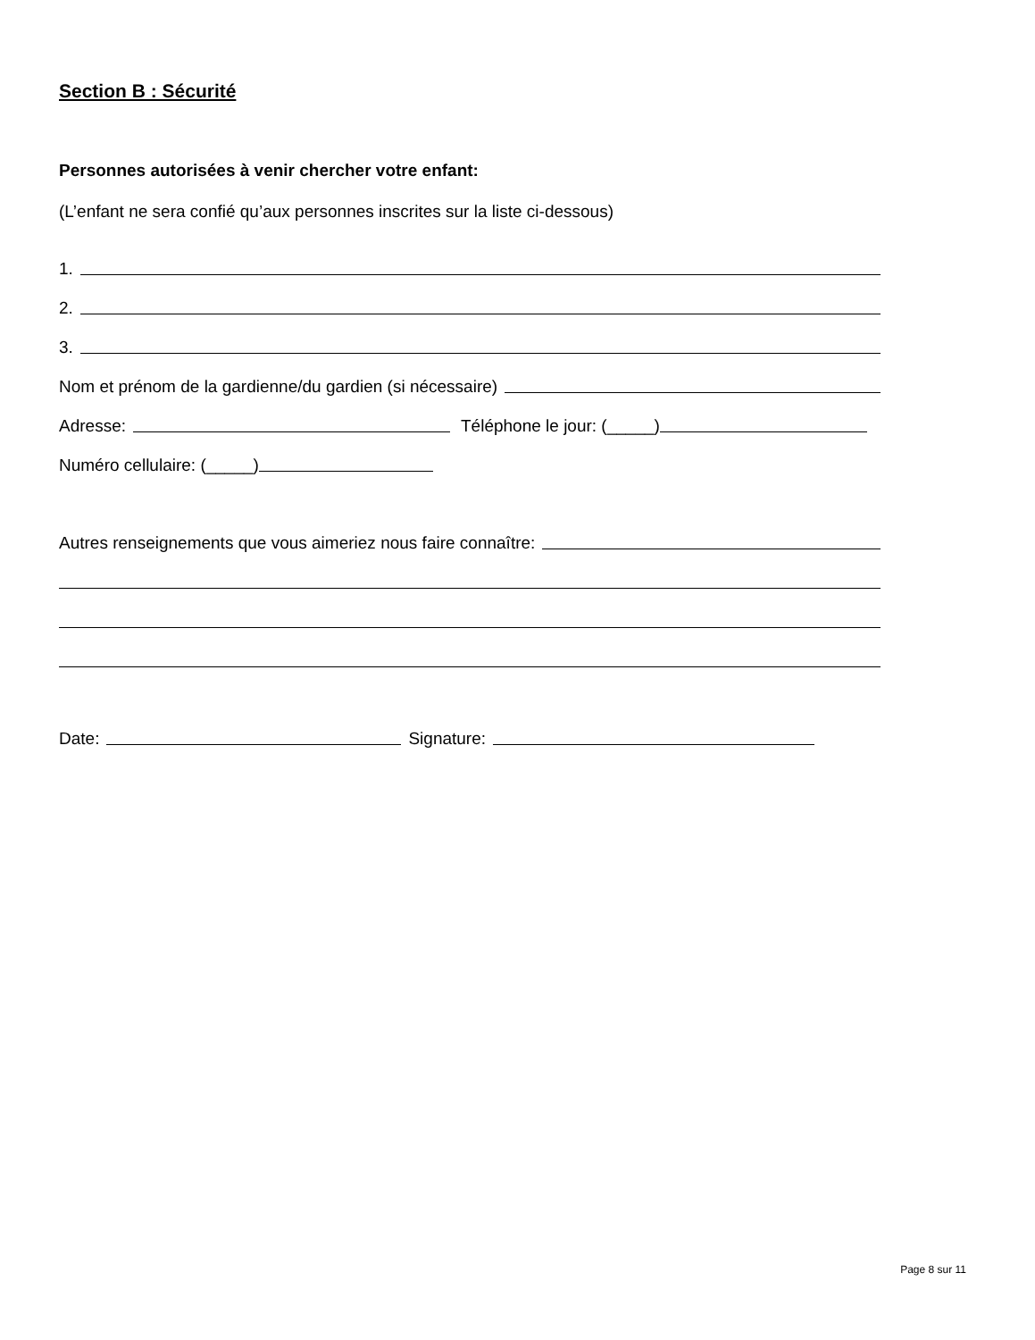Section B : Sécurité
Personnes autorisées à venir chercher votre enfant:
(L’enfant ne sera confié qu’aux personnes inscrites sur la liste ci-dessous)
1.
2.
3.
Nom et prénom de la gardienne/du gardien (si nécessaire)
Adresse: Téléphone le jour: (_____)
Numéro cellulaire: (_____)
Autres renseignements que vous aimeriez nous faire connaître:
Date: Signature:
Page 8 sur 11